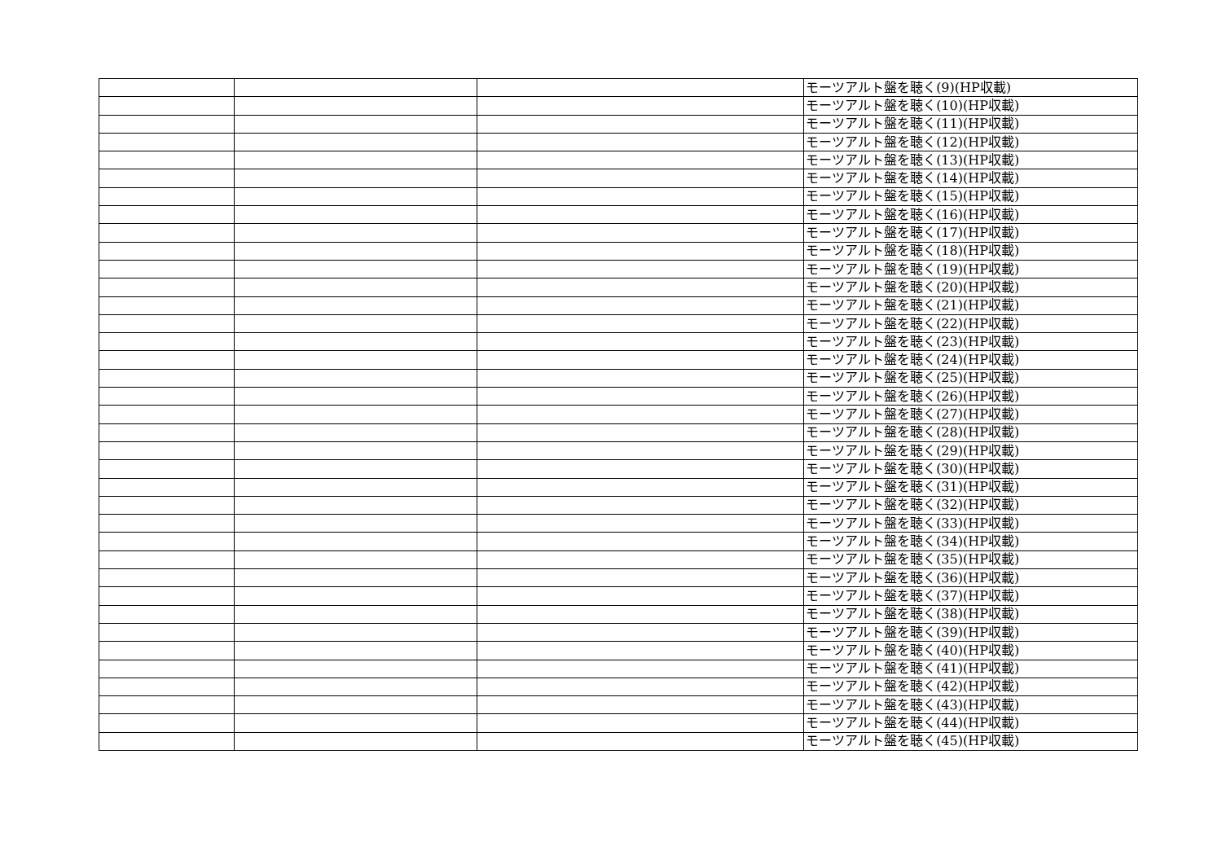| | | | モーツアルト盤を聴く(9)(HP収載) |
| | | | モーツアルト盤を聴く(10)(HP収載) |
| | | | モーツアルト盤を聴く(11)(HP収載) |
| | | | モーツアルト盤を聴く(12)(HP収載) |
| | | | モーツアルト盤を聴く(13)(HP収載) |
| | | | モーツアルト盤を聴く(14)(HP収載) |
| | | | モーツアルト盤を聴く(15)(HP収載) |
| | | | モーツアルト盤を聴く(16)(HP収載) |
| | | | モーツアルト盤を聴く(17)(HP収載) |
| | | | モーツアルト盤を聴く(18)(HP収載) |
| | | | モーツアルト盤を聴く(19)(HP収載) |
| | | | モーツアルト盤を聴く(20)(HP収載) |
| | | | モーツアルト盤を聴く(21)(HP収載) |
| | | | モーツアルト盤を聴く(22)(HP収載) |
| | | | モーツアルト盤を聴く(23)(HP収載) |
| | | | モーツアルト盤を聴く(24)(HP収載) |
| | | | モーツアルト盤を聴く(25)(HP収載) |
| | | | モーツアルト盤を聴く(26)(HP収載) |
| | | | モーツアルト盤を聴く(27)(HP収載) |
| | | | モーツアルト盤を聴く(28)(HP収載) |
| | | | モーツアルト盤を聴く(29)(HP収載) |
| | | | モーツアルト盤を聴く(30)(HP収載) |
| | | | モーツアルト盤を聴く(31)(HP収載) |
| | | | モーツアルト盤を聴く(32)(HP収載) |
| | | | モーツアルト盤を聴く(33)(HP収載) |
| | | | モーツアルト盤を聴く(34)(HP収載) |
| | | | モーツアルト盤を聴く(35)(HP収載) |
| | | | モーツアルト盤を聴く(36)(HP収載) |
| | | | モーツアルト盤を聴く(37)(HP収載) |
| | | | モーツアルト盤を聴く(38)(HP収載) |
| | | | モーツアルト盤を聴く(39)(HP収載) |
| | | | モーツアルト盤を聴く(40)(HP収載) |
| | | | モーツアルト盤を聴く(41)(HP収載) |
| | | | モーツアルト盤を聴く(42)(HP収載) |
| | | | モーツアルト盤を聴く(43)(HP収載) |
| | | | モーツアルト盤を聴く(44)(HP収載) |
| | | | モーツアルト盤を聴く(45)(HP収載) |